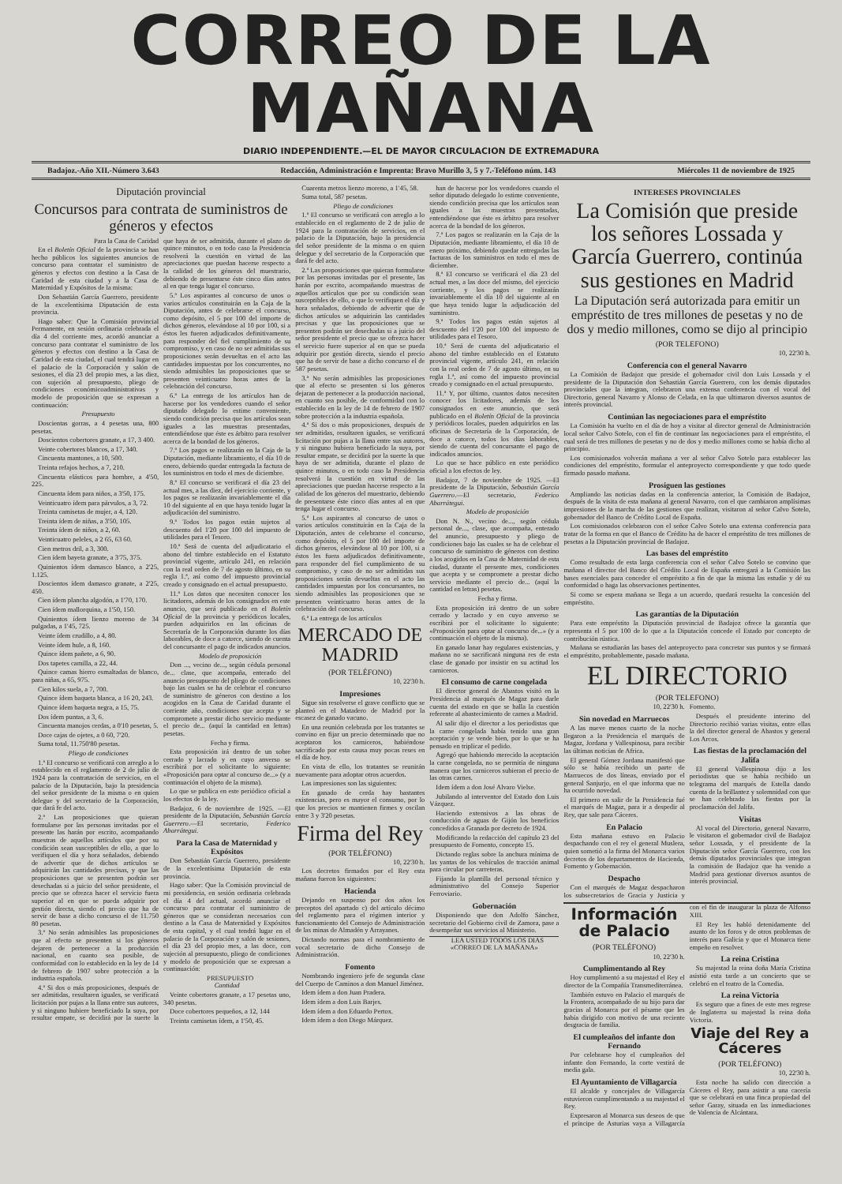CORREO DE LA MAÑANA
DIARIO INDEPENDIENTE.—EL DE MAYOR CIRCULACION DE EXTREMADURA
Badajoz.-Año XII.-Número 3.643 Redacción, Administración e Imprenta: Bravo Murillo 3, 5 y 7.-Teléfono núm. 143 Miércoles 11 de noviembre de 1925
Diputación provincial
Concursos para contrata de suministros de géneros y efectos
Para la Casa de Caridad
En el Boletín Oficial de la provincia se han hecho públicos los siguientes anuncios de concurso para contratar el suministro de géneros y efectos con destino a la Casa de Caridad de esta ciudad y a la Casa de Maternidad y Expósitos de la misma:
Don Sebastián García Guerrero, presidente de la excelentísima Diputación de esta provincia.
Hago saber: Que la Comisión provincial Permanente, en sesión ordinaria celebrada el día 4 del corriente mes, acordó anunciar a concurso para contratar el suministro de los géneros y efectos con destino a la Casa de Caridad de esta ciudad, el cual tendrá lugar en el palacio de la Corporación y salón de sesiones, el día 23 del propio mes, a las diez, con sujeción al presupuesto, pliego de condiciones económicoadministrativas y modelo de proposición que se expresan a continuación:
Presupuesto
Doscientas gorras, a 4 pesetas una, 800 pesetas.
Doscientos cobertores granate, a 17, 3 400.
Veinte cobertores blancos, a 17, 340.
Cincuenta mantones, a 10, 500.
Treinta refajos hechos, a 7, 210.
Cincuenta elásticos para hombre, a 4'50, 225.
Cincuenta ídem para niños, a 3'50, 175.
Veinticuatro ídem para párvulos, a 3, 72.
Treinta camisetas de mujer, a 4, 120.
Treinta ídem de niñas, a 3'50, 105.
Treinta ídem de niños, a 2, 60.
Veinticuatro peleles, a 2 65, 63 60.
Cien metros dril, a 3, 300.
Cien ídem bayeta granate, a 3'75, 375.
Quinientos ídem damasco blanco, a 2'25, 1.125.
Doscientos ídem damasco granate, a 2'25, 450.
Cien ídem plancha algodón, a 1'70, 170.
Cien ídem mallorquina, a 1'50, 150.
Quinientos ídem lienzo moreno de 34 pulgadas, a 1'45, 725.
Veinte ídem crudillo, a 4, 80.
Veinte ídem hule, a 8, 160.
Quince ídem pañete, a 6, 90.
Dos tapetes camilla, a 22, 44.
Quince camas hierro esmaltadas de blanco, para niñas, a 65, 975.
Cien kilos suela, a 7, 700.
Quince ídem baqueta blanca, a 16 20, 243.
Quince ídem baqueta negra, a 15, 75.
Dos ídem puntas, a 3, 6.
Cincuenta manojos cerdas, a 0'10 pesetas, 5.
Doce cajas de ojetes, a 0 60, 7'20.
Suma total, 11.750'80 pesetas.
Pliego de condiciones
1.ª El concurso se verificará con arreglo a lo establecido en el reglamento de 2 de julio de 1924 para la contratación de servicios, en el palacio de la Diputación, bajo la presidencia del señor presidente de la misma o en quien delegue y del secretario de la Corporación, que dará fe del acto.
2.ª Las proposiciones que quieran formularse por las personas invitadas por el presente las harán por escrito, acompañando muestras de aquellos artículos que por su condición sean susceptibles de ello, a que lo verifiquen el día y hora señalados, debiendo de advertir que de dichos artículos se adquirirán las cantidades precisas, y que las proposiciones que se presenten podrán ser desechadas si a juicio del señor presidente, el precio que se ofrezca hacer el servicio fuera superior al en que se pueda adquirir por gestión directa, siendo el precio que ha de servir de base a dicho concurso el de 11.750 80 pesetas.
3.ª No serán admisibles las proposiciones que al efecto se presenten si los géneros dejaren de pertenecer a la producción nacional, en cuanto sea posible, de conformidad con lo establecido en la ley de 14 de febrero de 1907 sobre protección a la industria española.
4.ª Si dos o más proposiciones, después de ser admitidas, resultaren iguales, se verificará licitación por pujas a la llana entre sus autores, y si ninguno hubiere beneficiado la suya, por resultar empate, se decidirá por la suerte la que haya de ser admitida, durante el plazo de quince minutos, o en todo caso la Presidencia resolverá la cuestión en virtud de las apreciaciones que puedan hacerse respecto a la calidad de los géneros del muestrario, debiendo de presentarse éste cinco días antes al en que tenga lugar el concurso.
5.ª Los aspirantes al concurso de unos o varios artículos constituirán en la Caja de la Diputación, antes de celebrarse el concurso, como depósito, el 5 por 100 del importe de dichos géneros, elevándose al 10 por 100, si a éstos les fueren adjudicados definitivamente, para responder del fiel cumplimiento de su compromiso, y en caso de no ser admitidas sus proposiciones serán devueltas en el acto las cantidades impuestas por los concurrentes, no siendo admisibles las proposiciones que se presenten veinticuatro horas antes de la celebración del concurso.
6.ª La entrega de los artículos han de hacerse por los vendedores cuando el señor diputado delegado lo estime conveniente, siendo condición precisa que los artículos sean iguales a las muestras presentadas, entendiéndose que éste es árbitro para resolver acerca de la bondad de los géneros.
7.ª Los pagos se realizarán en la Caja de la Diputación, mediante libramiento, el día 10 de enero, debiendo quedar entregada la factura de los suministros en todo el mes de diciembre.
8.ª El concurso se verificará el día 23 del actual mes, a las diez, del ejercicio corriente, y los pagos se realizarán invariablemente el día 10 del siguiente al en que haya tenido lugar la adjudicación del suministro.
9.ª Todos los pagos están sujetos al descuento del 1'20 por 100 del impuesto de utilidades para el Tesoro.
10.ª Será de cuenta del adjudicatario el abono del timbre establecido en el Estatuto provincial vigente, artículo 241, en relación con la real orden de 7 de agosto último, en su regla 1.ª, así como del impuesto provincial creado y consignado en el actual presupuesto.
11.ª Los datos que necesiten conocer los licitadores, además de los consignados en este anuncio, que será publicado en el Boletín Oficial de la provincia y periódicos locales, pueden adquirirlos en las oficinas de Secretaría de la Corporación durante los días laborables, de doce a catorce, siendo de cuenta del concursante el pago de indicados anuncios.
Modelo de proposición
Don ..., vecino de..., según cédula personal de... clase, que acompaña, enterado del anuncio presupuesto del pliego de condiciones bajo las cuales se ha de celebrar el concurso de suministro de géneros con destino a los acogidos en la Casa de Caridad durante el corriente año, condiciones que acepta y se compromete a prestar dicho servicio mediante el precio de... (aquí la cantidad en letras) pesetas.
Fecha y firma.
Esta proposición irá dentro de un sobre cerrado y lacrado y en cuyo anverso se escribirá por el solicitante lo siguiente: «Proposición para optar al concurso de...» (y a continuación el objeto de la misma).
Lo que se publica en este periódico oficial a los efectos de la ley.
Badajoz, 6 de noviembre de 1925. —El presidente de la Diputación, Sebastián García Guerrero.—El secretario, Federico Abarrátegui.
Para la Casa de Maternidad y Expósitos
Don Sebastián García Guerrero, presidente de la excelentísima Diputación de esta provincia.
Hago saber: Que la Comisión provincial de mi presidencia, en sesión ordinaria celebrada el día 4 del actual, acordó anunciar el concurso para contratar el suministro de géneros que se consideran necesarios con destino a la Casa de Maternidad y Expósitos de esta capital, y el cual tendrá lugar en el palacio de la Corporación y salón de sesiones, el día 23 del propio mes, a las doce, con sujeción al presupuesto, pliego de condiciones y modelo de proposición que se expresan a continuación:
PRESUPUESTO
Cantidad
Veinte cobertores granate, a 17 pesetas uno, 340 pesetas.
Doce cobertores pequeños, a 12, 144
Treinta camisetas ídem, a 1'50, 45.
Cuarenta metros lienzo moreno, a 1'45, 58.
Suma total, 587 pesetas.
Pliego de condiciones
1.ª El concurso se verificará con arreglo a lo establecido en el reglamento de 2 de julio de 1924 para la contratación de servicios, en el palacio de la Diputación, bajo la presidencia del señor presidente de la misma o en quien delegue y del secretario de la Corporación que dará fe del acto.
2.ª Las proposiciones que quieran formularse por las personas invitadas por el presente, las harán por escrito, acompañando muestras de aquellos artículos que por su condición sean susceptibles de ello, o que lo verifiquen el día y hora señalados, debiendo de advertir que de dichos artículos se adquirirán las cantidades precisas y que las proposiciones que se presenten podrán ser desechadas si a juicio del señor presidente el precio que se ofrezca hacer el servicio fuere superior al en que se pueda adquirir por gestión directa, siendo el precio que ha de servir de base a dicho concurso el de 587 pesetas.
3.ª No serán admisibles las proposiciones que al efecto se presenten si los géneros dejaran de pertenecer a la producción nacional, en cuanto sea posible, de conformidad con lo establecido en la ley de 14 de febrero de 1907 sobre protección a la industria española.
4.ª Si dos o más proposiciones, después de ser admitidas, resultaren iguales, se verificará licitación por pujas a la llana entre sus autores, y si ninguno hubiera beneficiado la suya, por resultar empate, se decidirá por la suerte la que haya de ser admitida, durante el plazo de quince minutos, o en todo caso la Presidencia resolverá la cuestión en virtud de las apreciaciones que puedan hacerse respecto a la calidad de los géneros del muestrario, debiendo de presentarse éste cinco días antes al en que tenga lugar el concurso.
5.ª Los aspirantes al concurso de unos o varios artículos constituirán en la Caja de la Diputación, antes de celebrarse el concurso, como depósito, el 5 por 100 del importe de dichos géneros, elevándose al 10 por 100, si a éstos les fuera adjudicados definitivamente, para responder del fiel cumplimiento de su compromiso, y caso de no ser admitidas sus proposiciones serán devueltas en el acto las cantidades impuestas por los concursantes, no siendo admisibles las proposiciones que se presenten veinticuatro horas antes de la celebración del concurso.
6.ª La entrega de los artículos
MERCADO DE MADRID
(POR TELÉFONO)
10, 22'30 h.
Impresiones
Sigue sin resolverse el grave conflicto que se planteó en el Matadero de Madrid por la escasez de ganado vacuno.
En una reunión celebrada por los tratantes se convino en fijar un precio determinado que no aceptaron los carniceros, habiéndose sacrificado por esta causa muy pocas reses en el día de hoy.
En vista de ello, los tratantes se reunirán nuevamente para adoptar otros acuerdos.
Las impresiones son las siguientes:
En ganado de cerda hay bastantes existencias, pero es mayor el consumo, por lo que los precios se mantienen firmes y oscilan entre 3 y 3'20 pesetas.
Firma del Rey
(POR TELÉFONO)
10, 22'30 h.
Los decretos firmados por el Rey esta mañana fueron los siguientes:
Hacienda
Dejando en suspenso por dos años los preceptos del apartado c) del artículo décimo del reglamento para el régimen interior y funcionamiento del Consejo de Administración de las minas de Almadén y Arrayanes.
Dictando normas para el nombramiento de vocal secretario de dicho Consejo de Administración.
Fomento
Nombrando ingeniero jefe de segunda clase del Cuerpo de Caminos a don Manuel Jiménez.
Idem ídem a don Juan Pradera.
Idem ídem a don Luis Barjes.
Idem ídem a don Eduardo Pertox.
Idem ídem a don Diego Márquez.
han de hacerse por los vendedores cuando el señor diputado delegado lo estime conveniente, siendo condición precisa que los artículos sean iguales a las muestras presentadas, entendiéndose que éste es árbitro para resolver acerca de la bondad de los géneros.
7.ª Los pagos se realizarán en la Caja de la Diputación, mediante libramiento, el día 10 de enero próximo, debiendo quedar entregadas las facturas de los suministros en todo el mes de diciembre.
8.ª El concurso se verificará el día 23 del actual mes, a las doce del mismo, del ejercicio corriente, y los pagos se realizarán invariablemente el día 10 del siguiente al en que haya tenido lugar la adjudicación del suministro.
9.ª Todos los pagos están sujetos al descuento del 1'20 por 100 del impuesto de utilidades para el Tesoro.
10.ª Será de cuenta del adjudicatario el abono del timbre establecido en el Estatuto provincial vigente, artículo 241, en relación con la real orden de 7 de agosto último, en su regla 1.ª, así como del impuesto provincial creado y consignado en el actual presupuesto.
11.ª Y, por último, cuantos datos necesiten conocer los licitadores, además de los consignados en este anuncio, que será publicado en el Boletín Oficial de la provincia y periódicos locales, pueden adquirirlos en las oficinas de Secretaría de la Corporación, de doce a catorce, todos los días laborables, siendo de cuenta del concursante el pago de indicados anuncios.
Lo que se hace público en este periódico oficial a los efectos de ley.
Badajoz, 7 de noviembre de 1925. —El presidente de la Diputación, Sebastián García Guerrero.—El secretario, Federico Abarrátegui.
Modelo de proposición
Don N. N., vecino de..., según cédula personal de..., clase, que acompaña, enterado del anuncio, presupuesto y pliego de condiciones bajo las cuales se ha de celebrar el concurso de suministro de géneros con destino a los acogidos en la Casa de Maternidad de esta ciudad, durante el presente mes, condiciones que acepta y se compromete a prestar dicho servicio mediante el precio de... (aquí la cantidad en letras) pesetas.
Fecha y firma.
Esta proposición irá dentro de un sobre cerrado y lacrado y en cuyo anverso se escribirá por el solicitante lo siguiente: «Proposición para optar al concurso de...» (y a continuación el objeto de la misma).
En ganado lanar hay regulares existencias, y mañana no se sacrificará ninguna res de esta clase de ganado por insistir en su actitud los carniceros.
El consumo de carne congelada
El director general de Abastos visitó en la Presidencia al marqués de Magaz para darle cuenta del estado en que se halla la cuestión referente al abastecimiento de carnes a Madrid.
Al salir dijo el director a los periodistas que la carne congelada había tenido una gran aceptación y se vende bien, por lo que se ha pensado en triplicar el pedido.
Agregó que habiendo merecido la aceptación la carne congelada, no se permitía de ninguna manera que los carniceros subieran el precio de las otras carnes.
Idem ídem a don José Alvaro Vielse.
Jubilando al interventor del Estado don Luis Vázquez.
Haciendo extensivos a las obras de conducción de aguas de Gijón los beneficios concedidos a Granada por decreto de 1924.
Modificando la redacción del capítulo 23 del presupuesto de Fomento, concepto 15.
Dictando reglas sobre la anchura mínima de las yantas de los vehículos de tracción animal para circular por carreteras.
Fijando la plantilla del personal técnico y administrativo del Consejo Superior Ferroviario.
Gobernación
Disponiendo que don Adolfo Sánchez, secretario del Gobierno civil de Zamora, pase a desempeñar sus servicios al Ministerio.
LEA USTED TODOS LOS DIAS «CORREO DE LA MAÑANA»
INTERESES PROVINCIALES
La Comisión que preside los señores Lossada y García Guerrero, continúa sus gestiones en Madrid
La Diputación será autorizada para emitir un empréstito de tres millones de pesetas y no de dos y medio millones, como se dijo al principio
(POR TELEFONO)
10, 22'30 h.
Conferencia con el general Navarro
La Comisión de Badajoz que preside el gobernador civil don Luis Lossada y el presidente de la Diputación don Sebastián García Guerrero, con los demás diputados provinciales que la integran, celebraron una extensa conferencia con el vocal del Directorio, general Navarro y Alonso de Celada, en la que ultimaron diversos asuntos de interés provincial.
Continúan las negociaciones para el empréstito
La Comisión ha vuelto en el día de hoy a visitar al director general de Administración local señor Calvo Sotelo, con el fin de continuar las negociaciones para el empréstito, el cual será de tres millones de pesetas y no de dos y medio millones como se había dicho al principio.
Los comisionados volverán mañana a ver al señor Calvo Sotelo para establecer las condiciones del empréstito, formular el anteproyecto correspondiente y que todo quede firmado pasado mañana.
Prosiguen las gestiones
Ampliando las noticias dadas en la conferencia anterior, la Comisión de Badajoz, después de la visita de esta mañana al general Navarro, con el que cambiaron amplísimas impresiones de la marcha de las gestiones que realizan, visitaron al señor Calvo Sotelo, gobernador del Banco de Crédito Local de España.
Los comisionados celebraron con el señor Calvo Sotelo una extensa conferencia para tratar de la forma en que el Banco de Crédito ha de hacer el empréstito de tres millones de pesetas a la Diputación provincial de Badajoz.
Las bases del empréstito
Como resultado de esta larga conferencia con el señor Calvo Sotelo se convino que mañana el director del Banco del Crédito Local de España entregará a la Comisión las bases esenciales para conceder el empréstito a fin de que la misma las estudie y dé su conformidad o haga las observaciones pertinentes.
Si como se espera mañana se llega a un acuerdo, quedará resuelta la concesión del empréstito.
Las garantías de la Diputación
Para este empréstito la Diputación provincial de Badajoz ofrece la garantía que representa el 5 por 100 de lo que a la Diputación concede el Estado por concepto de contribución rústica.
Mañana se estudiarán las bases del anteproyecto para concretar sus puntos y se firmará el empréstito, probablemente, pasado mañana.
EL DIRECTORIO
(POR TELEFONO)
10, 22'30 h.
Sin novedad en Marruecos
A las nueve menos cuarto de la noche llegaron a la Presidencia el marqués de Magaz, Jordana y Vallespinosa, para recibir las últimas noticias de Africa.
El general Gómez Jordana manifestó que sólo se había recibido un parte de Marruecos de dos líneas, enviado por el general Sanjurjo, en el que informa que no ha ocurrido novedad.
El primero en salir de la Presidencia fué el marqués de Magaz, para ir a despedir al Rey, que sale para Cáceres.
En Palacio
Esta mañana estuvo en Palacio despachando con el rey el general Muslera, quien sometió a la firma del Monarca varios decretos de los departamentos de Hacienda, Fomento y Gobernación.
Despacho
Con el marqués de Magaz despacharon los subsecretarios de Gracia y Justicia y Fomento.
Después el presidente interino del Directorio recibió varias visitas, entre ellas la del director general de Abastos y general Los Arcos.
Las fiestas de la proclamación del Jalifa
El general Vallespinosa dijo a los periodistas que se había recibido un telegrama del marqués de Estella dando cuenta de la brillantez y solemnidad con que se han celebrado las fiestas por la proclamación del Jalifa.
Visitas
Al vocal del Directorio, general Navarro, le visitaron el gobernador civil de Badajoz señor Lossada, y el presidente de la Diputación señor García Guerrero, con los demás diputados provinciales que integran la comisión de Badajoz que ha venido a Madrid para gestionar diversos asuntos de interés provincial.
Información de Palacio
(POR TELÉFONO)
10, 22'30 h.
Cumplimentando al Rey
Hoy cumplimentó a su majestad el Rey el director de la Compañía Transmediterránea.
También estuvo en Palacio el marqués de la Frontera, acompañado de su hijo para dar gracias al Monarca por el pésame que les había dirigido con motivo de una reciente desgracia de familia.
El cumpleaños del infante don Fernando
Por celebrarse hoy el cumpleaños del infante don Fernando, la corte vestirá de media gala.
El Ayuntamiento de Villagarcía
El alcalde y concejales de Villagarcía estuvieron cumplimentando a su majestad el Rey.
Expresaron al Monarca sus deseos de que el príncipe de Asturias vaya a Villagarcía con el fin de inaugurar la plaza de Alfonso XIII.
El Rey les habló detenidamente del asunto de los foros y de otros problemas de interés para Galicia y que el Monarca tiene empeño en resolver.
La reina Cristina
Su majestad la reina doña María Cristina asistió esta tarde a un concierto que se celebró en el teatro de la Comedia.
La reina Victoria
Es seguro que a fines de este mes regrese de Inglaterra su majestad la reina doña Victoria.
Viaje del Rey a Cáceres
(POR TELÉFONO)
10, 22'30 h.
Esta noche ha salido con dirección a Cáceres el Rey, para asistir a una cacería que se celebrará en una finca propiedad del señor Garay, situada en las inmediaciones de Valencia de Alcántara.